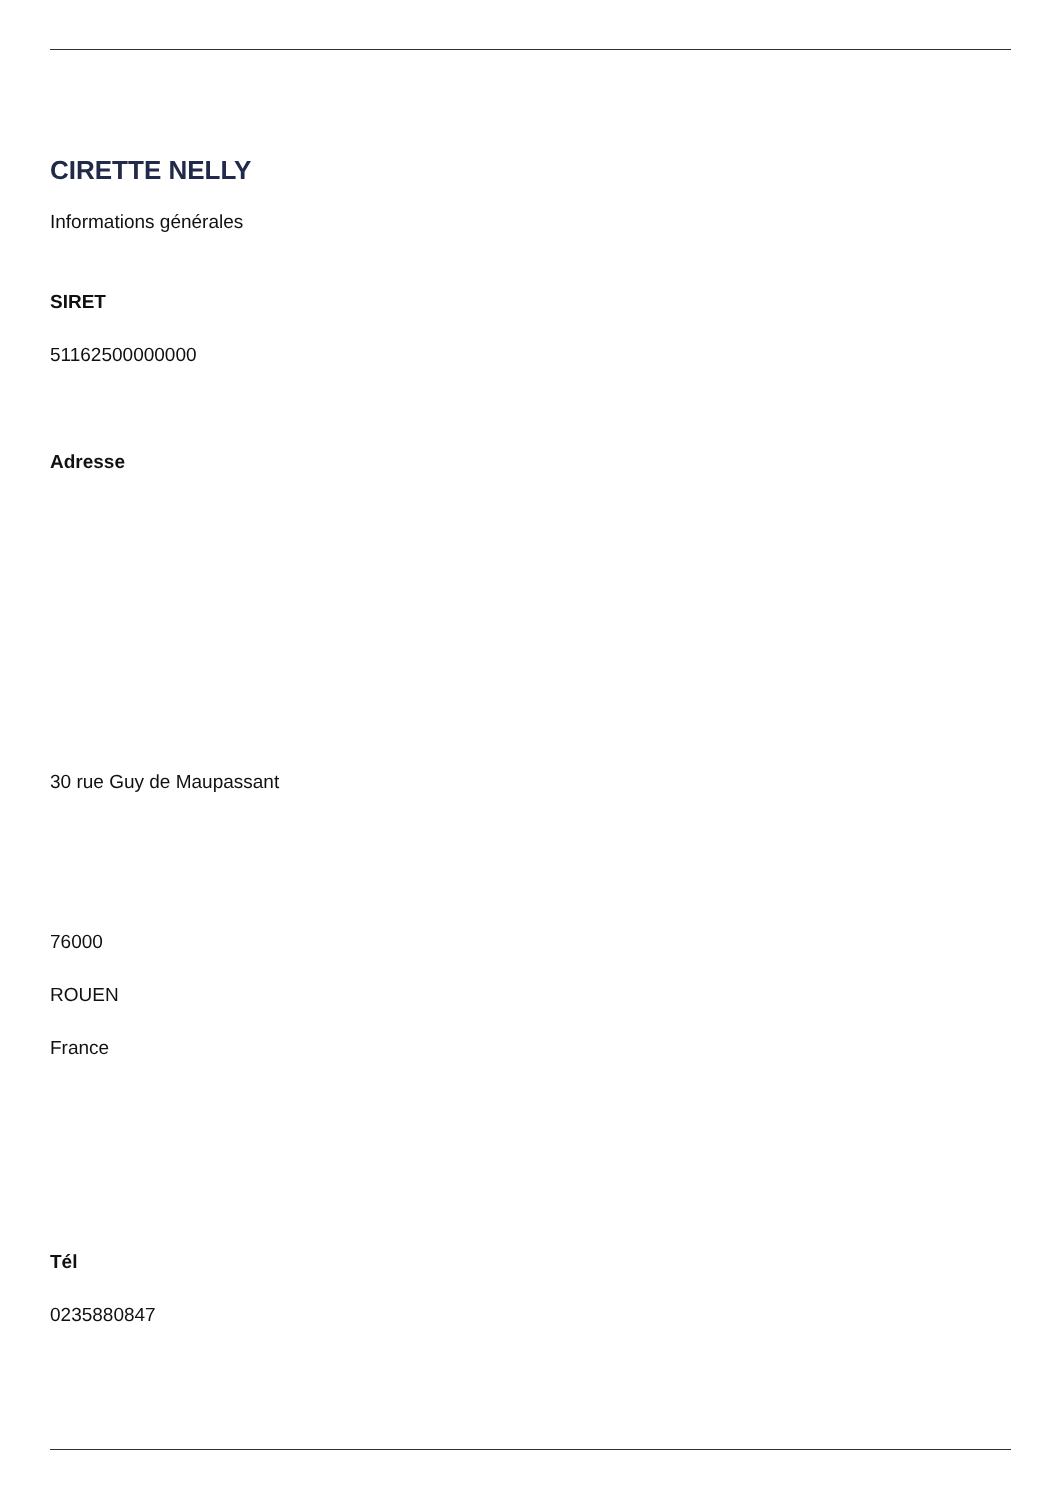CIRETTE NELLY
Informations générales
SIRET
51162500000000
Adresse
30 rue Guy de Maupassant
76000
ROUEN
France
Tél
0235880847